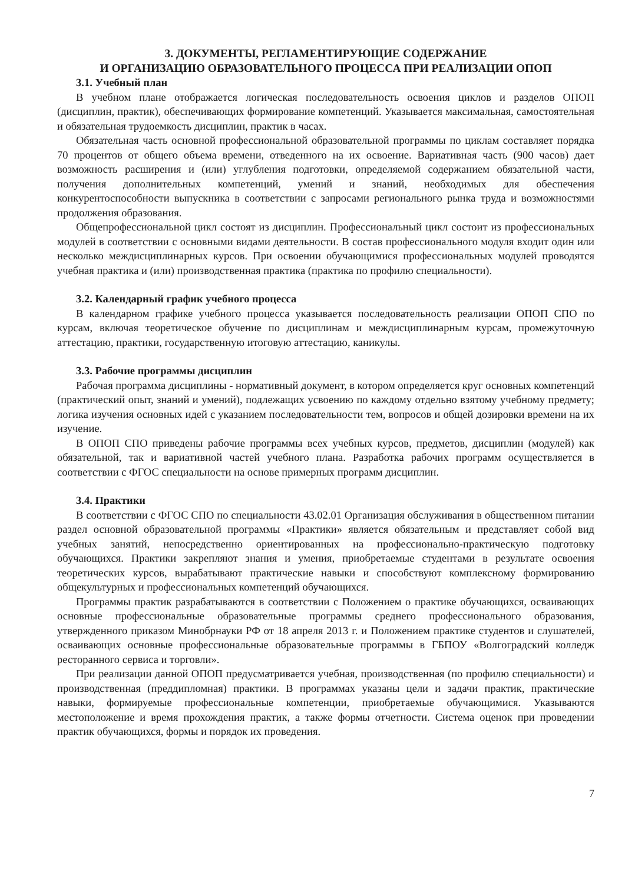3. ДОКУМЕНТЫ, РЕГЛАМЕНТИРУЮЩИЕ СОДЕРЖАНИЕ
И ОРГАНИЗАЦИЮ ОБРАЗОВАТЕЛЬНОГО ПРОЦЕССА ПРИ РЕАЛИЗАЦИИ ОПОП
3.1. Учебный план
В учебном плане отображается логическая последовательность освоения циклов и разделов ОПОП (дисциплин, практик), обеспечивающих формирование компетенций. Указывается максимальная, самостоятельная и обязательная трудоемкость дисциплин, практик в часах.
Обязательная часть основной профессиональной образовательной программы по циклам составляет порядка 70 процентов от общего объема времени, отведенного на их освоение. Вариативная часть (900 часов) дает возможность расширения и (или) углубления подготовки, определяемой содержанием обязательной части, получения дополнительных компетенций, умений и знаний, необходимых для обеспечения конкурентоспособности выпускника в соответствии с запросами регионального рынка труда и возможностями продолжения образования.
Общепрофессиональной цикл состоят из дисциплин. Профессиональный цикл состоит из профессиональных модулей в соответствии с основными видами деятельности. В состав профессионального модуля входит один или несколько междисциплинарных курсов. При освоении обучающимися профессиональных модулей проводятся учебная практика и (или) производственная практика (практика по профилю специальности).
3.2. Календарный график учебного процесса
В календарном графике учебного процесса указывается последовательность реализации ОПОП СПО по курсам, включая теоретическое обучение по дисциплинам и междисциплинарным курсам, промежуточную аттестацию, практики, государственную итоговую аттестацию, каникулы.
3.3. Рабочие программы дисциплин
Рабочая программа дисциплины - нормативный документ, в котором определяется круг основных компетенций (практический опыт, знаний и умений), подлежащих усвоению по каждому отдельно взятому учебному предмету; логика изучения основных идей с указанием последовательности тем, вопросов и общей дозировки времени на их изучение.
В ОПОП СПО приведены рабочие программы всех учебных курсов, предметов, дисциплин (модулей) как обязательной, так и вариативной частей учебного плана. Разработка рабочих программ осуществляется в соответствии с ФГОС специальности на основе примерных программ дисциплин.
3.4. Практики
В соответствии с ФГОС СПО по специальности 43.02.01 Организация обслуживания в общественном питании раздел основной образовательной программы «Практики» является обязательным и представляет собой вид учебных занятий, непосредственно ориентированных на профессионально-практическую подготовку обучающихся. Практики закрепляют знания и умения, приобретаемые студентами в результате освоения теоретических курсов, вырабатывают практические навыки и способствуют комплексному формированию общекультурных и профессиональных компетенций обучающихся.
Программы практик разрабатываются в соответствии с Положением о практике обучающихся, осваивающих основные профессиональные образовательные программы среднего профессионального образования, утвержденного приказом Минобрнауки РФ от 18 апреля 2013 г. и Положением практике студентов и слушателей, осваивающих основные профессиональные образовательные программы в ГБПОУ «Волгоградский колледж ресторанного сервиса и торговли».
При реализации данной ОПОП предусматривается учебная, производственная (по профилю специальности) и производственная (преддипломная) практики. В программах указаны цели и задачи практик, практические навыки, формируемые профессиональные компетенции, приобретаемые обучающимися. Указываются местоположение и время прохождения практик, а также формы отчетности. Система оценок при проведении практик обучающихся, формы и порядок их проведения.
7